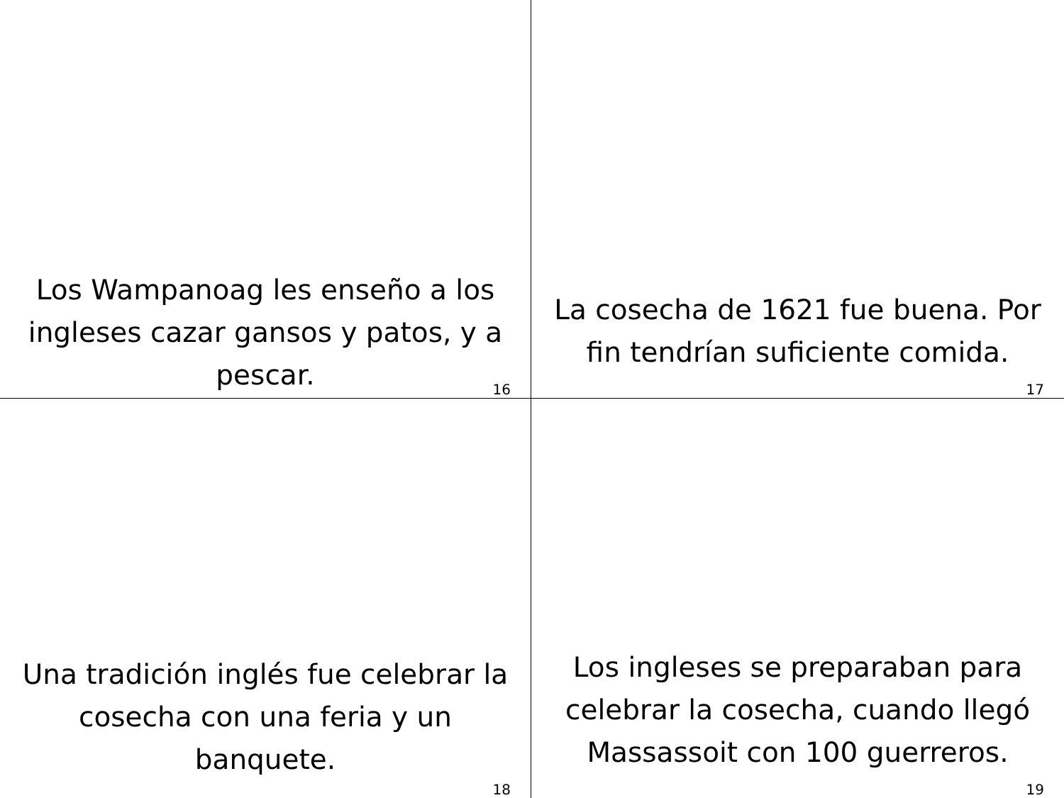Los Wampanoag les enseño a los ingleses cazar gansos y patos, y a pescar.
16
La cosecha de 1621 fue buena. Por fin tendrían suficiente comida.
17
Una tradición inglés fue celebrar la cosecha con una feria y un banquete.
18
Los ingleses se preparaban para celebrar la cosecha, cuando llegó Massassoit con 100 guerreros.
19